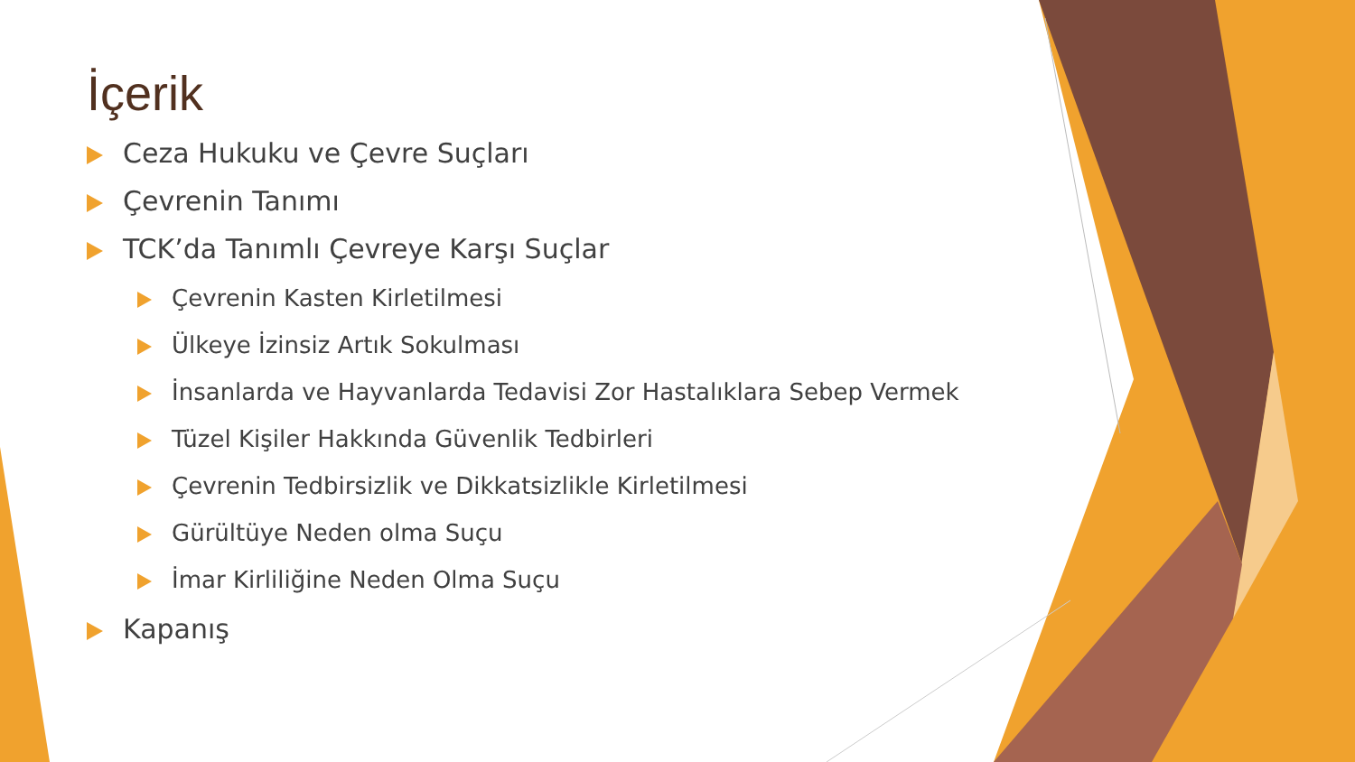İçerik
Ceza Hukuku ve Çevre Suçları
Çevrenin Tanımı
TCK’da Tanımlı Çevreye Karşı Suçlar
Çevrenin Kasten Kirletilmesi
Ülkeye İzinsiz Artık Sokulması
İnsanlarda ve Hayvanlarda Tedavisi Zor Hastalıklara Sebep Vermek
Tüzel Kişiler Hakkında Güvenlik Tedbirleri
Çevrenin Tedbirsizlik ve Dikkatsizlikle Kirletilmesi
Gürültüye Neden olma Suçu
İmar Kirliliğine Neden Olma Suçu
Kapanış